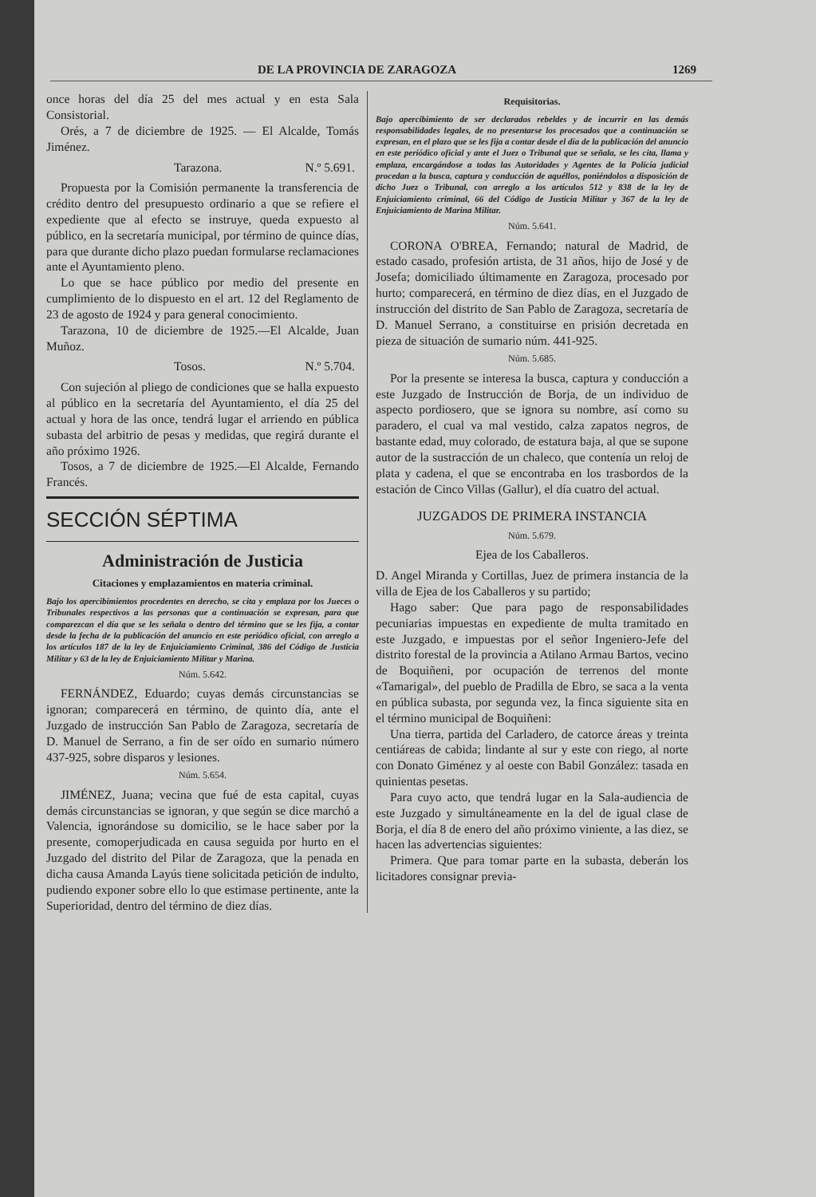DE LA PROVINCIA DE ZARAGOZA 1269
once horas del día 25 del mes actual y en esta Sala Consistorial.
Orés, a 7 de diciembre de 1925. — El Alcalde, Tomás Jiménez.
Tarazona. N.º 5.691.
Propuesta por la Comisión permanente la transferencia de crédito dentro del presupuesto ordinario a que se refiere el expediente que al efecto se instruye, queda expuesto al público, en la secretaría municipal, por término de quince días, para que durante dicho plazo puedan formularse reclamaciones ante el Ayuntamiento pleno.
Lo que se hace público por medio del presente en cumplimiento de lo dispuesto en el art. 12 del Reglamento de 23 de agosto de 1924 y para general conocimiento.
Tarazona, 10 de diciembre de 1925.—El Alcalde, Juan Muñoz.
Tosos. N.º 5.704.
Con sujeción al pliego de condiciones que se halla expuesto al público en la secretaría del Ayuntamiento, el día 25 del actual y hora de las once, tendrá lugar el arriendo en pública subasta del arbitrio de pesas y medidas, que regirá durante el año próximo 1926.
Tosos, a 7 de diciembre de 1925.—El Alcalde, Fernando Francés.
SECCIÓN SÉPTIMA
Administración de Justicia
Citaciones y emplazamientos en materia criminal.
Bajo los apercibimientos procedentes en derecho, se cita y emplaza por los Jueces o Tribunales respectivos a las personas que a continuación se expresan, para que comparezcan el día que se les señala o dentro del término que se les fija, a contar desde la fecha de la publicación del anuncio en este periódico oficial, con arreglo a los artículos 187 de la ley de Enjuiciamiento Criminal, 386 del Código de Justicia Militar y 63 de la ley de Enjuiciamiento Militar y Marina.
Núm. 5.642.
FERNÁNDEZ, Eduardo; cuyas demás circunstancias se ignoran; comparecerá en término, de quinto día, ante el Juzgado de instrucción San Pablo de Zaragoza, secretaría de D. Manuel de Serrano, a fin de ser oído en sumario número 437-925, sobre disparos y lesiones.
Núm. 5.654.
JIMÉNEZ, Juana; vecina que fué de esta capital, cuyas demás circunstancias se ignoran, y que según se dice marchó a Valencia, ignorándose su domicilio, se le hace saber por la presente, comoperjudicada en causa seguida por hurto en el Juzgado del distrito del Pilar de Zaragoza, que la penada en dicha causa Amanda Layús tiene solicitada petición de indulto, pudiendo exponer sobre ello lo que estimase pertinente, ante la Superioridad, dentro del término de diez días.
Requisitorias.
Bajo apercibimiento de ser declarados rebeldes y de incurrir en las demás responsabilidades legales, de no presentarse los procesados que a continuación se expresan, en el plazo que se les fija a contar desde el día de la publicación del anuncio en este periódico oficial y ante el Juez o Tribunal que se señala, se les cita, llama y emplaza, encargándose a todas las Autoridades y Agentes de la Policía judicial procedan a la busca, captura y conducción de aquéllos, poniéndolos a disposición de dicho Juez o Tribunal, con arreglo a los artículos 512 y 838 de la ley de Enjuiciamiento criminal, 66 del Código de Justicia Militar y 367 de la ley de Enjuiciamiento de Marina Militar.
Núm. 5.641.
CORONA O'BREA, Fernando; natural de Madrid, de estado casado, profesión artista, de 31 años, hijo de José y de Josefa; domiciliado últimamente en Zaragoza, procesado por hurto; comparecerá, en término de diez días, en el Juzgado de instrucción del distrito de San Pablo de Zaragoza, secretaría de D. Manuel Serrano, a constituirse en prisión decretada en pieza de situación de sumario núm. 441-925.
Núm. 5.685.
Por la presente se interesa la busca, captura y conducción a este Juzgado de Instrucción de Borja, de un individuo de aspecto pordiosero, que se ignora su nombre, así como su paradero, el cual va mal vestido, calza zapatos negros, de bastante edad, muy colorado, de estatura baja, al que se supone autor de la sustracción de un chaleco, que contenía un reloj de plata y cadena, el que se encontraba en los trasbordos de la estación de Cinco Villas (Gallur), el día cuatro del actual.
JUZGADOS DE PRIMERA INSTANCIA
Núm. 5.679.
Ejea de los Caballeros.
D. Angel Miranda y Cortillas, Juez de primera instancia de la villa de Ejea de los Caballeros y su partido;
Hago saber: Que para pago de responsabilidades pecuniarias impuestas en expediente de multa tramitado en este Juzgado, e impuestas por el señor Ingeniero-Jefe del distrito forestal de la provincia a Atilano Armau Bartos, vecino de Boquiñeni, por ocupación de terrenos del monte «Tamarigal», del pueblo de Pradilla de Ebro, se saca a la venta en pública subasta, por segunda vez, la finca siguiente sita en el término municipal de Boquiñeni:
Una tierra, partida del Carladero, de catorce áreas y treinta centiáreas de cabida; lindante al sur y este con riego, al norte con Donato Giménez y al oeste con Babil González: tasada en quinientas pesetas.
Para cuyo acto, que tendrá lugar en la Sala-audiencia de este Juzgado y simultáneamente en la del de igual clase de Borja, el día 8 de enero del año próximo viniente, a las diez, se hacen las advertencias siguientes:
Primera. Que para tomar parte en la subasta, deberán los licitadores consignar previa-